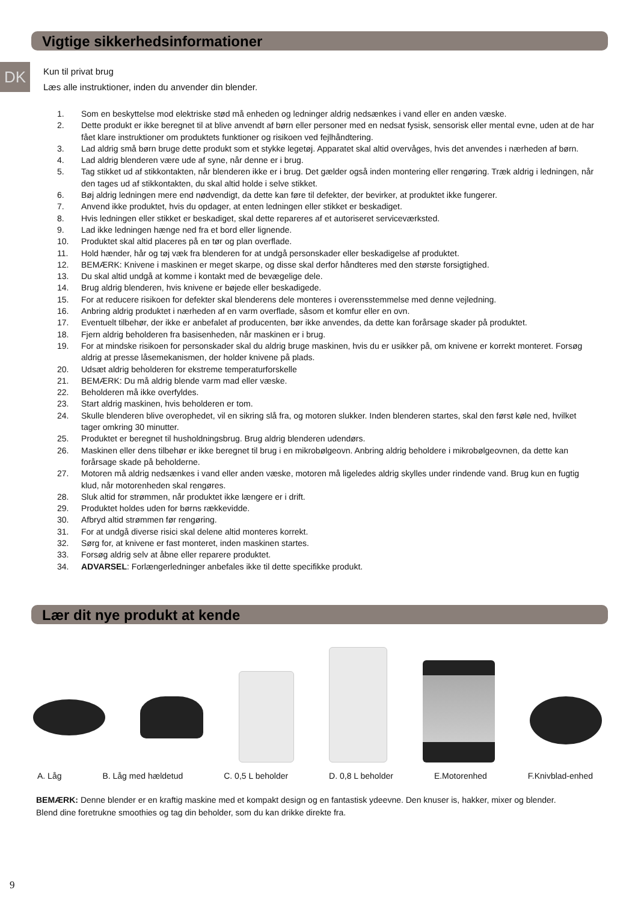Vigtige sikkerhedsinformationer
DK
Kun til privat brug
Læs alle instruktioner, inden du anvender din blender.
1. Som en beskyttelse mod elektriske stød må enheden og ledninger aldrig nedsænkes i vand eller en anden væske.
2. Dette produkt er ikke beregnet til at blive anvendt af børn eller personer med en nedsat fysisk, sensorisk eller mental evne, uden at de har fået klare instruktioner om produktets funktioner og risikoen ved fejlhåndtering.
3. Lad aldrig små børn bruge dette produkt som et stykke legetøj. Apparatet skal altid overvåges, hvis det anvendes i nærheden af børn.
4. Lad aldrig blenderen være ude af syne, når denne er i brug.
5. Tag stikket ud af stikkontakten, når blenderen ikke er i brug. Det gælder også inden montering eller rengøring. Træk aldrig i ledningen, når den tages ud af stikkontakten, du skal altid holde i selve stikket.
6. Bøj aldrig ledningen mere end nødvendigt, da dette kan føre til defekter, der bevirker, at produktet ikke fungerer.
7. Anvend ikke produktet, hvis du opdager, at enten ledningen eller stikket er beskadiget.
8. Hvis ledningen eller stikket er beskadiget, skal dette repareres af et autoriseret serviceværksted.
9. Lad ikke ledningen hænge ned fra et bord eller lignende.
10. Produktet skal altid placeres på en tør og plan overflade.
11. Hold hænder, hår og tøj væk fra blenderen for at undgå personskader eller beskadigelse af produktet.
12. BEMÆRK: Knivene i maskinen er meget skarpe, og disse skal derfor håndteres med den største forsigtighed.
13. Du skal altid undgå at komme i kontakt med de bevægelige dele.
14. Brug aldrig blenderen, hvis knivene er bøjede eller beskadigede.
15. For at reducere risikoen for defekter skal blenderens dele monteres i overensstemmelse med denne vejledning.
16. Anbring aldrig produktet i nærheden af en varm overflade, såsom et komfur eller en ovn.
17. Eventuelt tilbehør, der ikke er anbefalet af producenten, bør ikke anvendes, da dette kan forårsage skader på produktet.
18. Fjern aldrig beholderen fra basisenheden, når maskinen er i brug.
19. For at mindske risikoen for personskader skal du aldrig bruge maskinen, hvis du er usikker på, om knivene er korrekt monteret. Forsøg aldrig at presse låsemekanismen, der holder knivene på plads.
20. Udsæt aldrig beholderen for ekstreme temperaturforskelle
21. BEMÆRK: Du må aldrig blende varm mad eller væske.
22. Beholderen må ikke overfyldes.
23. Start aldrig maskinen, hvis beholderen er tom.
24. Skulle blenderen blive overophedet, vil en sikring slå fra, og motoren slukker. Inden blenderen startes, skal den først køle ned, hvilket tager omkring 30 minutter.
25. Produktet er beregnet til husholdningsbrug. Brug aldrig blenderen udendørs.
26. Maskinen eller dens tilbehør er ikke beregnet til brug i en mikrobølgeovn. Anbring aldrig beholdere i mikrobølgeovnen, da dette kan forårsage skade på beholderne.
27. Motoren må aldrig nedsænkes i vand eller anden væske, motoren må ligeledes aldrig skylles under rindende vand. Brug kun en fugtig klud, når motorenheden skal rengøres.
28. Sluk altid for strømmen, når produktet ikke længere er i drift.
29. Produktet holdes uden for børns rækkevidde.
30. Afbryd altid strømmen før rengøring.
31. For at undgå diverse risici skal delene altid monteres korrekt.
32. Sørg for, at knivene er fast monteret, inden maskinen startes.
33. Forsøg aldrig selv at åbne eller reparere produktet.
34. ADVARSEL: Forlængerledninger anbefales ikke til dette specifikke produkt.
Lær dit nye produkt at kende
A. Låg B. Låg med hældetud C. 0,5 L beholder D. 0,8 L beholder E.Motorenhed F.Knivblad-enhed
BEMÆRK: Denne blender er en kraftig maskine med et kompakt design og en fantastisk ydeevne. Den knuser is, hakker, mixer og blender. Blend dine foretrukne smoothies og tag din beholder, som du kan drikke direkte fra.
9